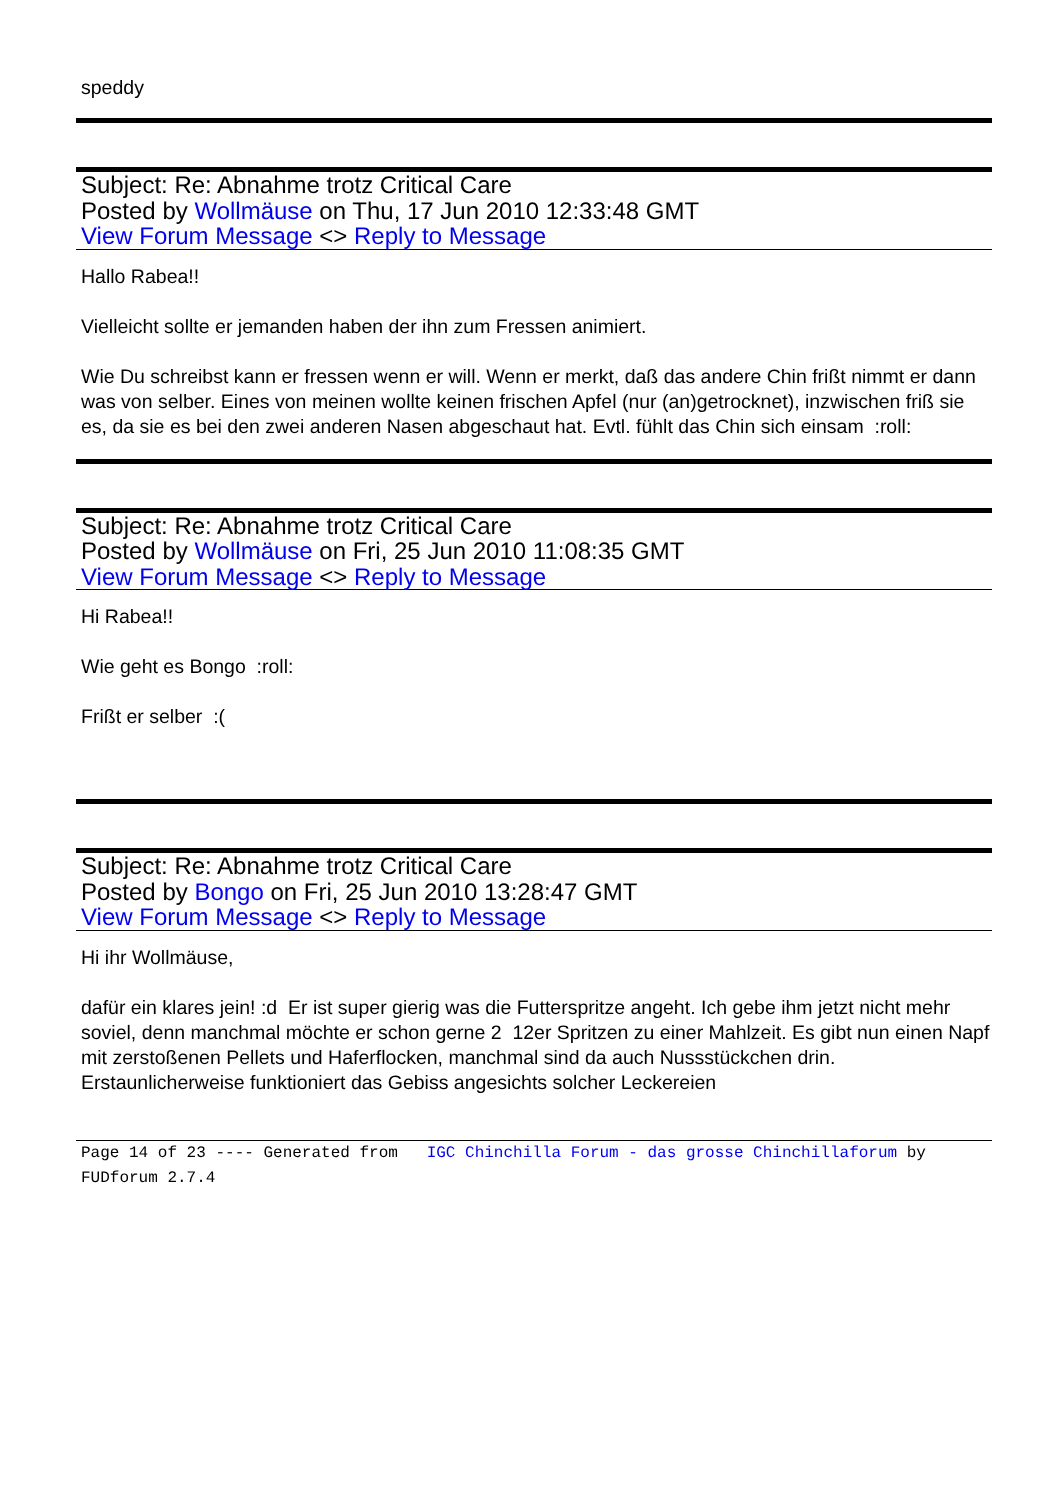speddy
Subject: Re: Abnahme trotz Critical Care
Posted by Wollmäuse on Thu, 17 Jun 2010 12:33:48 GMT
View Forum Message <> Reply to Message
Hallo Rabea!!
Vielleicht sollte er jemanden haben der ihn zum Fressen animiert.
Wie Du schreibst kann er fressen wenn er will. Wenn er merkt, daß das andere Chin frißt nimmt er dann was von selber. Eines von meinen wollte keinen frischen Apfel (nur (an)getrocknet), inzwischen friß sie es, da sie es bei den zwei anderen Nasen abgeschaut hat. Evtl. fühlt das Chin sich einsam :roll:
Subject: Re: Abnahme trotz Critical Care
Posted by Wollmäuse on Fri, 25 Jun 2010 11:08:35 GMT
View Forum Message <> Reply to Message
Hi Rabea!!
Wie geht es Bongo :roll:
Frißt er selber :(
Subject: Re: Abnahme trotz Critical Care
Posted by Bongo on Fri, 25 Jun 2010 13:28:47 GMT
View Forum Message <> Reply to Message
Hi ihr Wollmäuse,
dafür ein klares jein! :d Er ist super gierig was die Futterspritze angeht. Ich gebe ihm jetzt nicht mehr soviel, denn manchmal möchte er schon gerne 2 12er Spritzen zu einer Mahlzeit. Es gibt nun einen Napf mit zerstoßenen Pellets und Haferflocken, manchmal sind da auch Nussstückchen drin. Erstaunlicherweise funktioniert das Gebiss angesichts solcher Leckereien
Page 14 of 23 ---- Generated from IGC Chinchilla Forum - das grosse Chinchillaforum by FUDforum 2.7.4